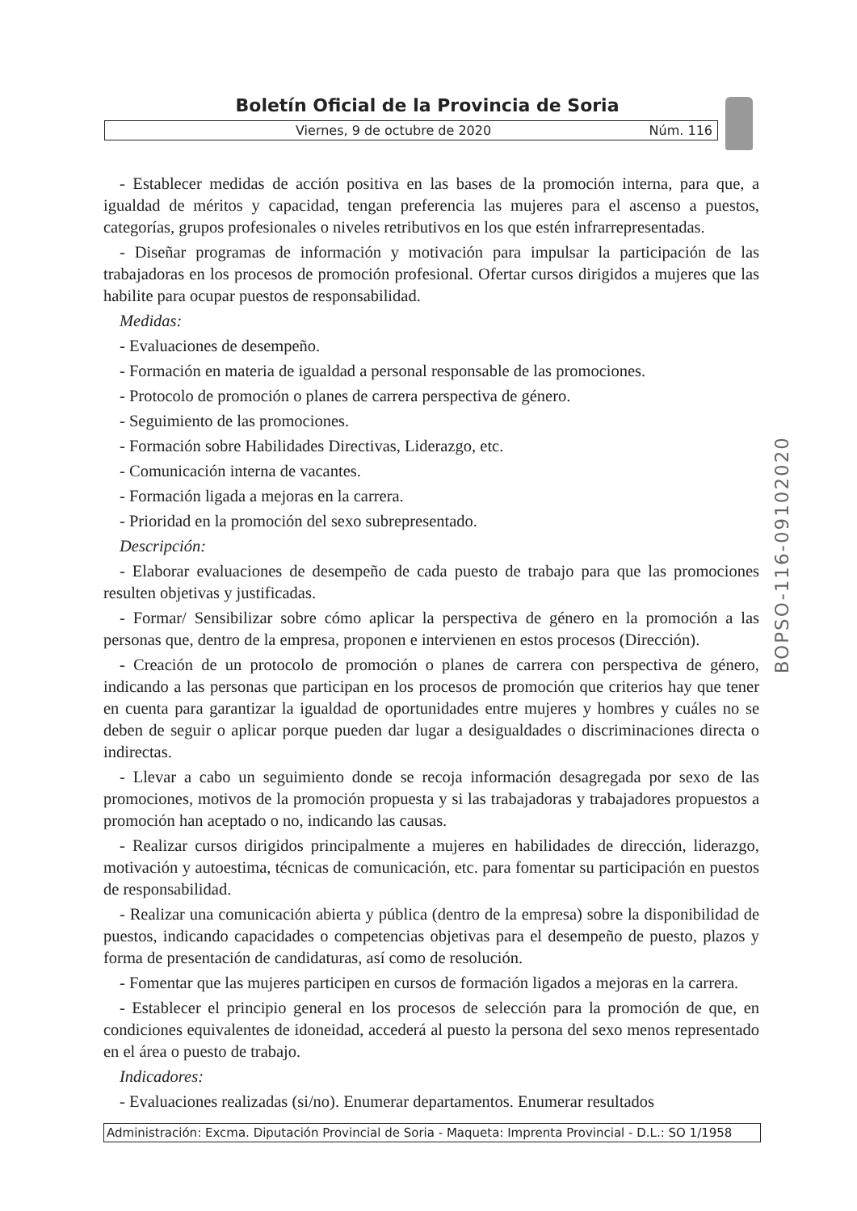Boletín Oficial de la Provincia de Soria
Viernes, 9 de octubre de 2020 Núm. 116
- Establecer medidas de acción positiva en las bases de la promoción interna, para que, a igualdad de méritos y capacidad, tengan preferencia las mujeres para el ascenso a puestos, categorías, grupos profesionales o niveles retributivos en los que estén infrarrepresentadas.
- Diseñar programas de información y motivación para impulsar la participación de las trabajadoras en los procesos de promoción profesional. Ofertar cursos dirigidos a mujeres que las habilite para ocupar puestos de responsabilidad.
Medidas:
- Evaluaciones de desempeño.
- Formación en materia de igualdad a personal responsable de las promociones.
- Protocolo de promoción o planes de carrera perspectiva de género.
- Seguimiento de las promociones.
- Formación sobre Habilidades Directivas, Liderazgo, etc.
- Comunicación interna de vacantes.
- Formación ligada a mejoras en la carrera.
- Prioridad en la promoción del sexo subrepresentado.
Descripción:
- Elaborar evaluaciones de desempeño de cada puesto de trabajo para que las promociones resulten objetivas y justificadas.
- Formar/ Sensibilizar sobre cómo aplicar la perspectiva de género en la promoción a las personas que, dentro de la empresa, proponen e intervienen en estos procesos (Dirección).
- Creación de un protocolo de promoción o planes de carrera con perspectiva de género, indicando a las personas que participan en los procesos de promoción que criterios hay que tener en cuenta para garantizar la igualdad de oportunidades entre mujeres y hombres y cuáles no se deben de seguir o aplicar porque pueden dar lugar a desigualdades o discriminaciones directa o indirectas.
- Llevar a cabo un seguimiento donde se recoja información desagregada por sexo de las promociones, motivos de la promoción propuesta y si las trabajadoras y trabajadores propuestos a promoción han aceptado o no, indicando las causas.
- Realizar cursos dirigidos principalmente a mujeres en habilidades de dirección, liderazgo, motivación y autoestima, técnicas de comunicación, etc. para fomentar su participación en puestos de responsabilidad.
- Realizar una comunicación abierta y pública (dentro de la empresa) sobre la disponibilidad de puestos, indicando capacidades o competencias objetivas para el desempeño de puesto, plazos y forma de presentación de candidaturas, así como de resolución.
- Fomentar que las mujeres participen en cursos de formación ligados a mejoras en la carrera.
- Establecer el principio general en los procesos de selección para la promoción de que, en condiciones equivalentes de idoneidad, accederá al puesto la persona del sexo menos representado en el área o puesto de trabajo.
Indicadores:
- Evaluaciones realizadas (si/no). Enumerar departamentos. Enumerar resultados
BOPSO-116-09102020
Administración: Excma. Diputación Provincial de Soria - Maqueta: Imprenta Provincial - D.L.: SO 1/1958